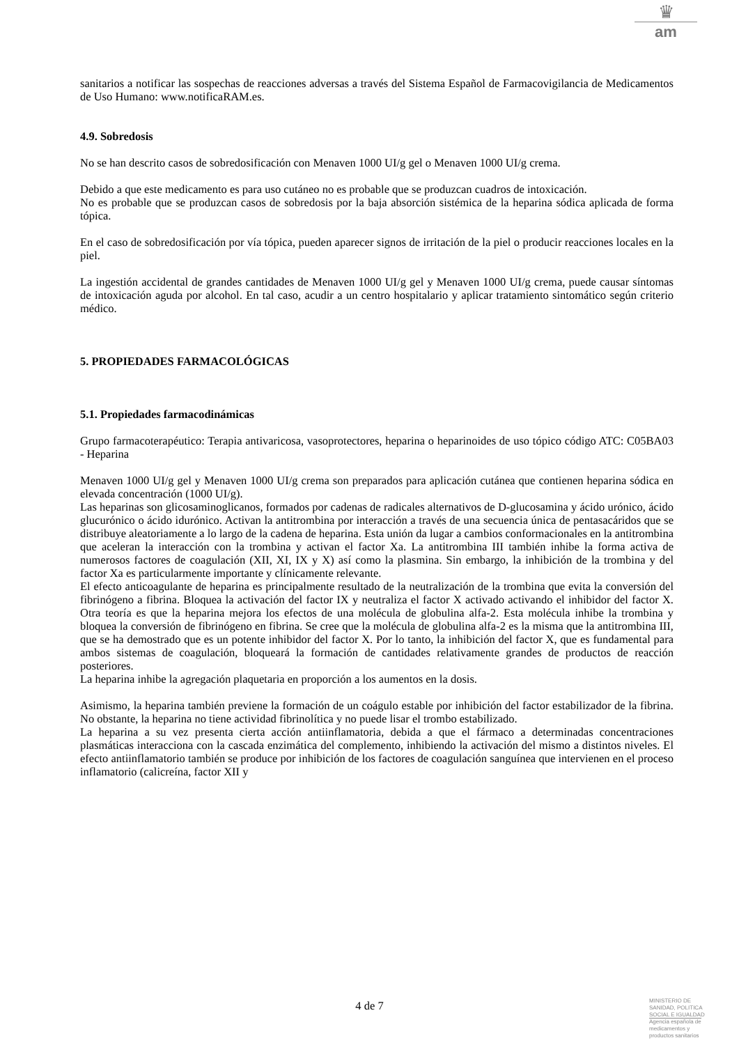♛
am
sanitarios a notificar las sospechas de reacciones adversas a través del Sistema Español de Farmacovigilancia de Medicamentos de Uso Humano: www.notificaRAM.es.
4.9. Sobredosis
No se han descrito casos de sobredosificación con Menaven 1000 UI/g gel o Menaven 1000 UI/g crema.
Debido a que este medicamento es para uso cutáneo no es probable que se produzcan cuadros de intoxicación.
No es probable que se produzcan casos de sobredosis por la baja absorción sistémica de la heparina sódica aplicada de forma tópica.
En el caso de sobredosificación por vía tópica, pueden aparecer signos de irritación de la piel o producir reacciones locales en la piel.
La ingestión accidental de grandes cantidades de Menaven 1000 UI/g gel y Menaven 1000 UI/g crema, puede causar síntomas de intoxicación aguda por alcohol. En tal caso, acudir a un centro hospitalario y aplicar tratamiento sintomático según criterio médico.
5. PROPIEDADES FARMACOLÓGICAS
5.1. Propiedades farmacodinámicas
Grupo farmacoterapéutico: Terapia antivaricosa, vasoprotectores, heparina o heparinoides de uso tópico código ATC: C05BA03 - Heparina
Menaven 1000 UI/g gel y Menaven 1000 UI/g crema son preparados para aplicación cutánea que contienen heparina sódica en elevada concentración (1000 UI/g).
Las heparinas son glicosaminoglicanos, formados por cadenas de radicales alternativos de D-glucosamina y ácido urónico, ácido glucurónico o ácido idurónico. Activan la antitrombina por interacción a través de una secuencia única de pentasacáridos que se distribuye aleatoriamente a lo largo de la cadena de heparina. Esta unión da lugar a cambios conformacionales en la antitrombina que aceleran la interacción con la trombina y activan el factor Xa. La antitrombina III también inhibe la forma activa de numerosos factores de coagulación (XII, XI, IX y X) así como la plasmina. Sin embargo, la inhibición de la trombina y del factor Xa es particularmente importante y clínicamente relevante.
El efecto anticoagulante de heparina es principalmente resultado de la neutralización de la trombina que evita la conversión del fibrinógeno a fibrina. Bloquea la activación del factor IX y neutraliza el factor X activado activando el inhibidor del factor X. Otra teoría es que la heparina mejora los efectos de una molécula de globulina alfa-2. Esta molécula inhibe la trombina y bloquea la conversión de fibrinógeno en fibrina. Se cree que la molécula de globulina alfa-2 es la misma que la antitrombina III, que se ha demostrado que es un potente inhibidor del factor X. Por lo tanto, la inhibición del factor X, que es fundamental para ambos sistemas de coagulación, bloqueará la formación de cantidades relativamente grandes de productos de reacción posteriores.
La heparina inhibe la agregación plaquetaria en proporción a los aumentos en la dosis.
Asimismo, la heparina también previene la formación de un coágulo estable por inhibición del factor estabilizador de la fibrina. No obstante, la heparina no tiene actividad fibrinolítica y no puede lisar el trombo estabilizado.
La heparina a su vez presenta cierta acción antiinflamatoria, debida a que el fármaco a determinadas concentraciones plasmáticas interacciona con la cascada enzimática del complemento, inhibiendo la activación del mismo a distintos niveles. El efecto antiinflamatorio también se produce por inhibición de los factores de coagulación sanguínea que intervienen en el proceso inflamatorio (calicreína, factor XII y
4 de 7
MINISTERIO DE
SANIDAD, POLITICA
SOCIAL E IGUALDAD
Agencia española de
medicamentos y
productos sanitarios